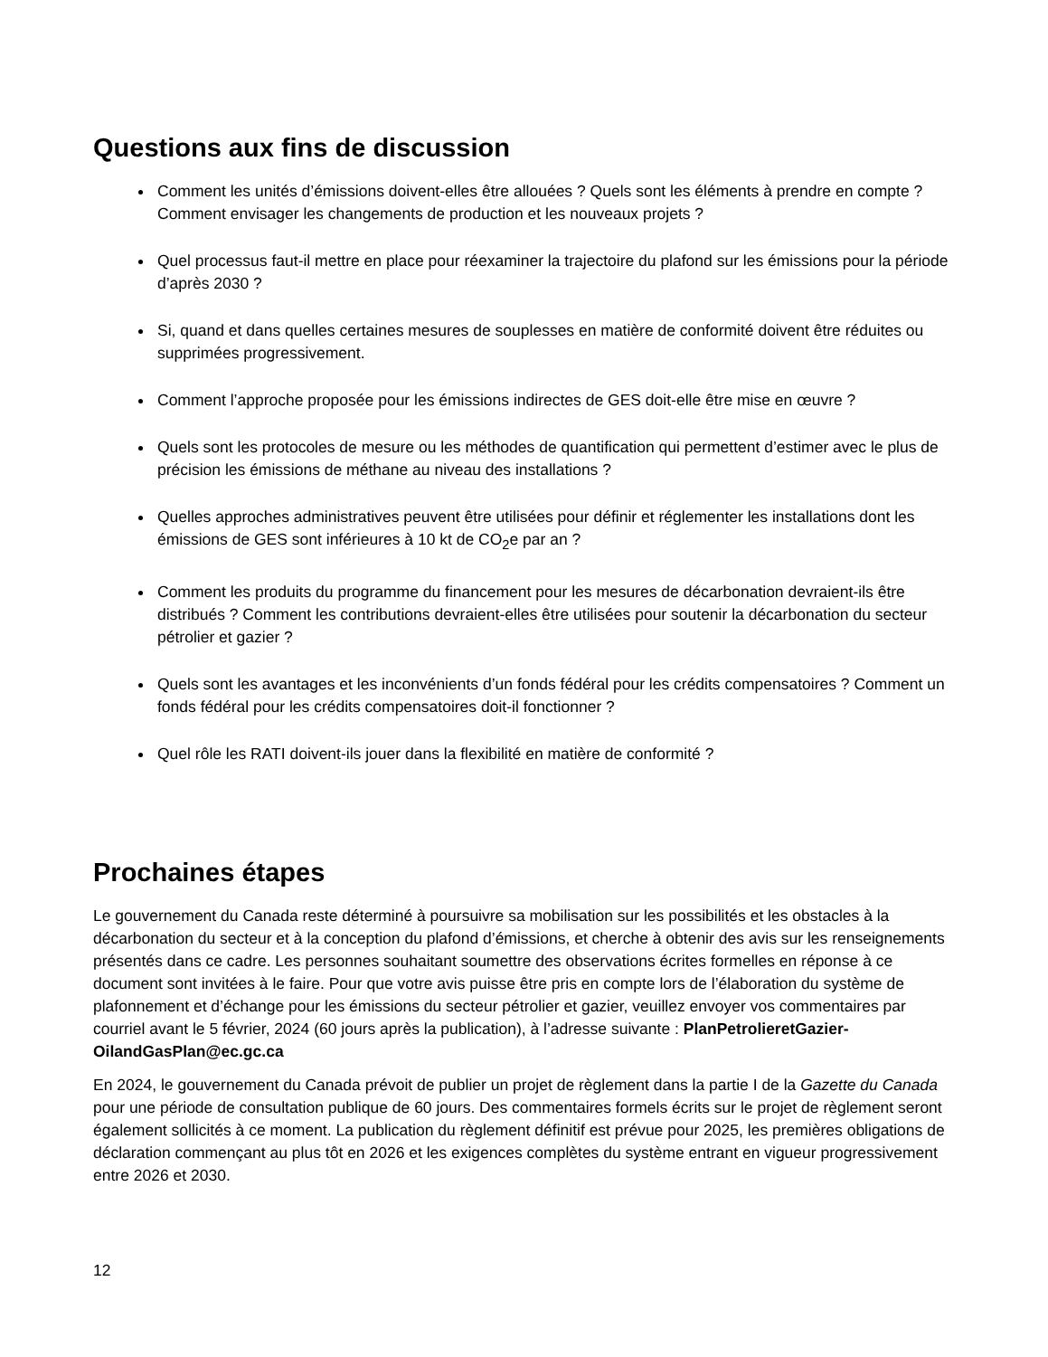Questions aux fins de discussion
Comment les unités d’émissions doivent-elles être allouées ? Quels sont les éléments à prendre en compte ? Comment envisager les changements de production et les nouveaux projets ?
Quel processus faut-il mettre en place pour réexaminer la trajectoire du plafond sur les émissions pour la période d’après 2030 ?
Si, quand et dans quelles certaines mesures de souplesses en matière de conformité doivent être réduites ou supprimées progressivement.
Comment l’approche proposée pour les émissions indirectes de GES doit-elle être mise en œuvre ?
Quels sont les protocoles de mesure ou les méthodes de quantification qui permettent d’estimer avec le plus de précision les émissions de méthane au niveau des installations ?
Quelles approches administratives peuvent être utilisées pour définir et réglementer les installations dont les émissions de GES sont inférieures à 10 kt de CO<sub>2</sub>e par an ?
Comment les produits du programme du financement pour les mesures de décarbonation devraient-ils être distribués ? Comment les contributions devraient-elles être utilisées pour soutenir la décarbonation du secteur pétrolier et gazier ?
Quels sont les avantages et les inconvénients d’un fonds fédéral pour les crédits compensatoires ? Comment un fonds fédéral pour les crédits compensatoires doit-il fonctionner ?
Quel rôle les RATI doivent-ils jouer dans la flexibilité en matière de conformité ?
Prochaines étapes
Le gouvernement du Canada reste déterminé à poursuivre sa mobilisation sur les possibilités et les obstacles à la décarbonation du secteur et à la conception du plafond d’émissions, et cherche à obtenir des avis sur les renseignements présentés dans ce cadre. Les personnes souhaitant soumettre des observations écrites formelles en réponse à ce document sont invitées à le faire. Pour que votre avis puisse être pris en compte lors de l’élaboration du système de plafonnement et d’échange pour les émissions du secteur pétrolier et gazier, veuillez envoyer vos commentaires par courriel avant le 5 février, 2024 (60 jours après la publication), à l’adresse suivante : PlanPetrolieretGazier-OilandGasPlan@ec.gc.ca
En 2024, le gouvernement du Canada prévoit de publier un projet de règlement dans la partie I de la Gazette du Canada pour une période de consultation publique de 60 jours. Des commentaires formels écrits sur le projet de règlement seront également sollicités à ce moment. La publication du règlement définitif est prévue pour 2025, les premières obligations de déclaration commençant au plus tôt en 2026 et les exigences complètes du système entrant en vigueur progressivement entre 2026 et 2030.
12